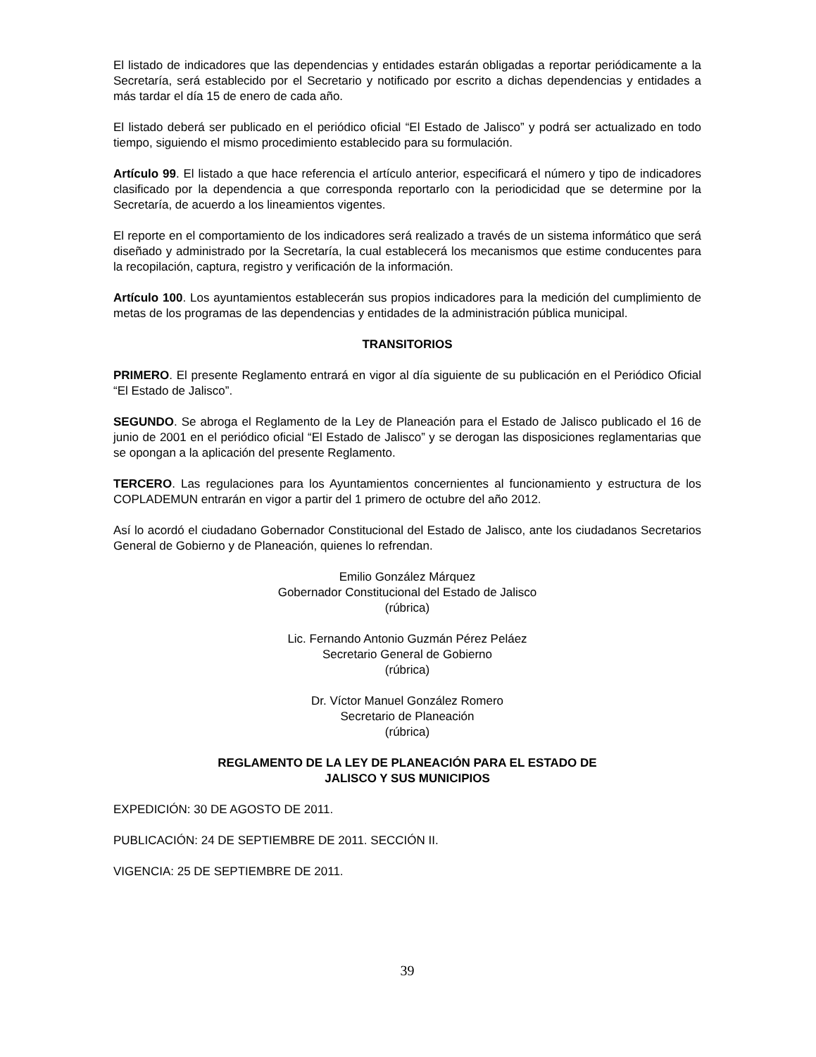El listado de indicadores que las dependencias y entidades estarán obligadas a reportar periódicamente a la Secretaría, será establecido por el Secretario y notificado por escrito a dichas dependencias y entidades a más tardar el día 15 de enero de cada año.
El listado deberá ser publicado en el periódico oficial “El Estado de Jalisco” y podrá ser actualizado en todo tiempo, siguiendo el mismo procedimiento establecido para su formulación.
Artículo 99. El listado a que hace referencia el artículo anterior, especificará el número y tipo de indicadores clasificado por la dependencia a que corresponda reportarlo con la periodicidad que se determine por la Secretaría, de acuerdo a los lineamientos vigentes.
El reporte en el comportamiento de los indicadores será realizado a través de un sistema informático que será diseñado y administrado por la Secretaría, la cual establecerá los mecanismos que estime conducentes para la recopilación, captura, registro y verificación de la información.
Artículo 100. Los ayuntamientos establecerán sus propios indicadores para la medición del cumplimiento de metas de los programas de las dependencias y entidades de la administración pública municipal.
TRANSITORIOS
PRIMERO. El presente Reglamento entrará en vigor al día siguiente de su publicación en el Periódico Oficial “El Estado de Jalisco”.
SEGUNDO. Se abroga el Reglamento de la Ley de Planeación para el Estado de Jalisco publicado el 16 de junio de 2001 en el periódico oficial “El Estado de Jalisco” y se derogan las disposiciones reglamentarias que se opongan a la aplicación del presente Reglamento.
TERCERO. Las regulaciones para los Ayuntamientos concernientes al funcionamiento y estructura de los COPLADEMUN entrarán en vigor a partir del 1 primero de octubre del año 2012.
Así lo acordó el ciudadano Gobernador Constitucional del Estado de Jalisco, ante los ciudadanos Secretarios General de Gobierno y de Planeación, quienes lo refrendan.
Emilio González Márquez
Gobernador Constitucional del Estado de Jalisco
(rúbrica)
Lic. Fernando Antonio Guzmán Pérez Peláez
Secretario General de Gobierno
(rúbrica)
Dr. Víctor Manuel González Romero
Secretario de Planeación
(rúbrica)
REGLAMENTO DE LA LEY DE PLANEACIÓN PARA EL ESTADO DE
JALISCO Y SUS MUNICIPIOS
EXPEDICIÓN: 30 DE AGOSTO DE 2011.
PUBLICACIÓN: 24 DE SEPTIEMBRE DE 2011. SECCIÓN II.
VIGENCIA: 25 DE SEPTIEMBRE DE 2011.
39